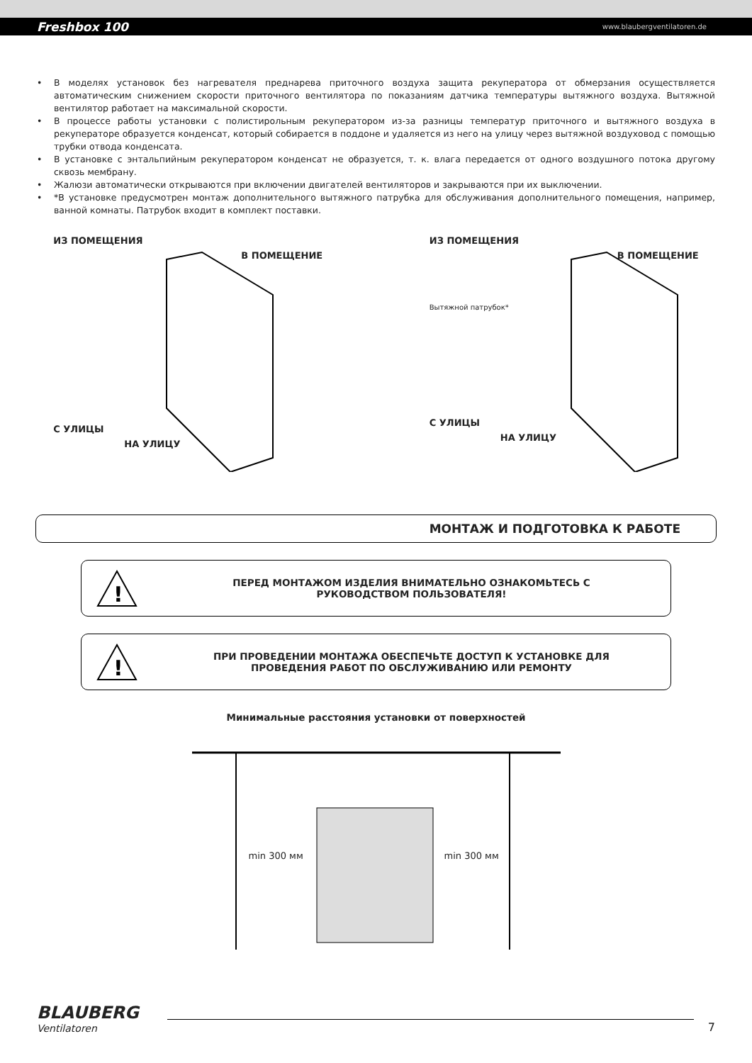Freshbox 100 www.blaubergventilatoren.de
• В моделях установок без нагревателя преднарева приточного воздуха защита рекуператора от обмерзания осуществляется автоматическим снижением скорости приточного вентилятора по показаниям датчика температуры вытяжного воздуха. Вытяжной вентилятор работает на максимальной скорости.
• В процессе работы установки с полистирольным рекуператором из-за разницы температур приточного и вытяжного воздуха в рекуператоре образуется конденсат, который собирается в поддоне и удаляется из него на улицу через вытяжной воздуховод с помощью трубки отвода конденсата.
• В установке с энтальпийным рекуператором конденсат не образуется, т. к. влага передается от одного воздушного потока другому сквозь мембрану.
• Жалюзи автоматически открываются при включении двигателей вентиляторов и закрываются при их выключении.
• *В установке предусмотрен монтаж дополнительного вытяжного патрубка для обслуживания дополнительного помещения, например, ванной комнаты. Патрубок входит в комплект поставки.
ИЗ ПОМЕЩЕНИЯ
В ПОМЕЩЕНИЕ
С УЛИЦЫ
НА УЛИЦУ
ИЗ ПОМЕЩЕНИЯ
В ПОМЕЩЕНИЕ
Вытяжной патрубок*
С УЛИЦЫ
НА УЛИЦУ
МОНТАЖ И ПОДГОТОВКА К РАБОТЕ
!
ПЕРЕД МОНТАЖОМ ИЗДЕЛИЯ ВНИМАТЕЛЬНО ОЗНАКОМЬТЕСЬ С
РУКОВОДСТВОМ ПОЛЬЗОВАТЕЛЯ!
!
ПРИ ПРОВЕДЕНИИ МОНТАЖА ОБЕСПЕЧЬТЕ ДОСТУП К УСТАНОВКЕ ДЛЯ
ПРОВЕДЕНИЯ РАБОТ ПО ОБСЛУЖИВАНИЮ ИЛИ РЕМОНТУ
Минимальные расстояния установки от поверхностей
min 300 мм min 300 мм
BLAUBERG
Ventilatoren
7